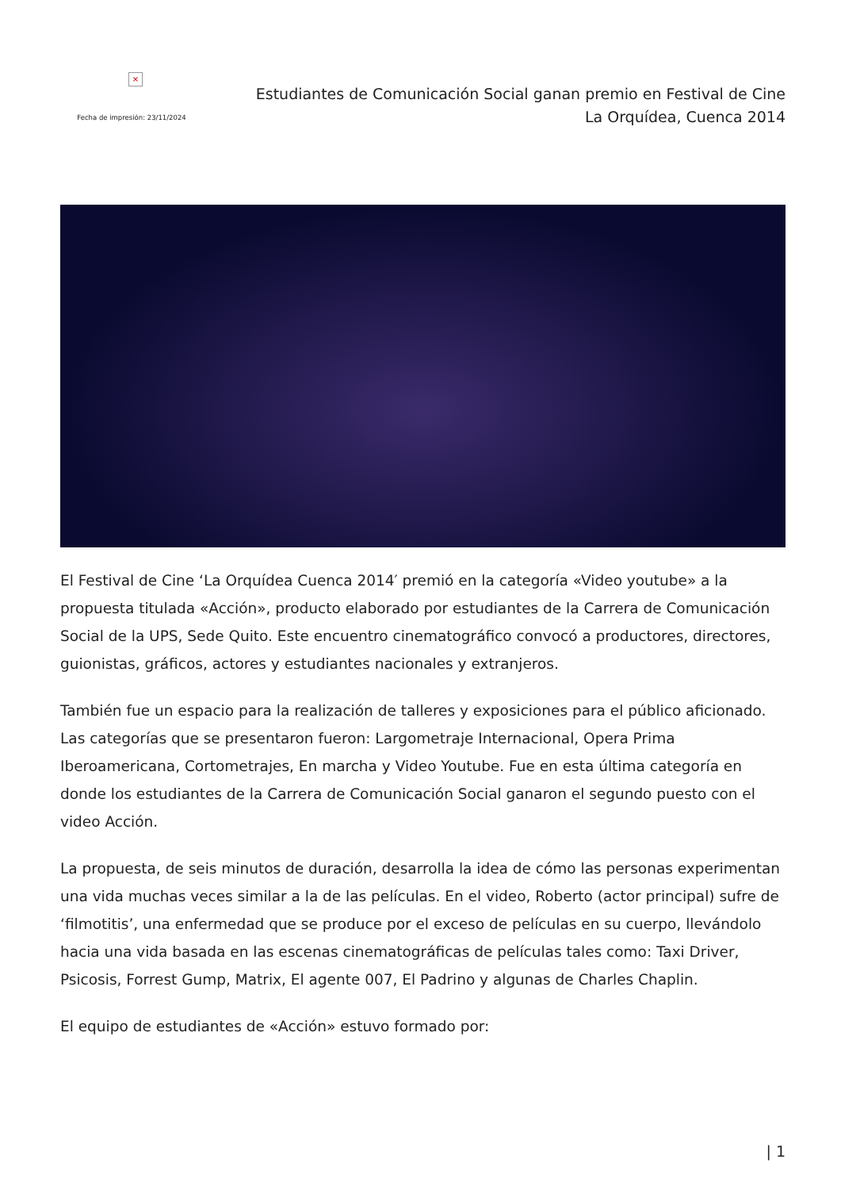×
Fecha de impresión: 23/11/2024
Estudiantes de Comunicación Social ganan premio en Festival de Cine
La Orquídea, Cuenca 2014
El Festival de Cine ‘La Orquídea Cuenca 2014′ premió en la categoría «Video youtube» a la propuesta titulada «Acción», producto elaborado por estudiantes de la Carrera de Comunicación Social de la UPS, Sede Quito. Este encuentro cinematográfico convocó a productores, directores, guionistas, gráficos, actores y estudiantes nacionales y extranjeros.
También fue un espacio para la realización de talleres y exposiciones para el público aficionado. Las categorías que se presentaron fueron: Largometraje Internacional, Opera Prima Iberoamericana, Cortometrajes, En marcha y Video Youtube. Fue en esta última categoría en donde los estudiantes de la Carrera de Comunicación Social ganaron el segundo puesto con el video Acción.
La propuesta, de seis minutos de duración, desarrolla la idea de cómo las personas experimentan una vida muchas veces similar a la de las películas. En el video, Roberto (actor principal) sufre de ‘filmotitis’, una enfermedad que se produce por el exceso de películas en su cuerpo, llevándolo hacia una vida basada en las escenas cinematográficas de películas tales como: Taxi Driver, Psicosis, Forrest Gump, Matrix, El agente 007, El Padrino y algunas de Charles Chaplin.
El equipo de estudiantes de «Acción» estuvo formado por:
| 1